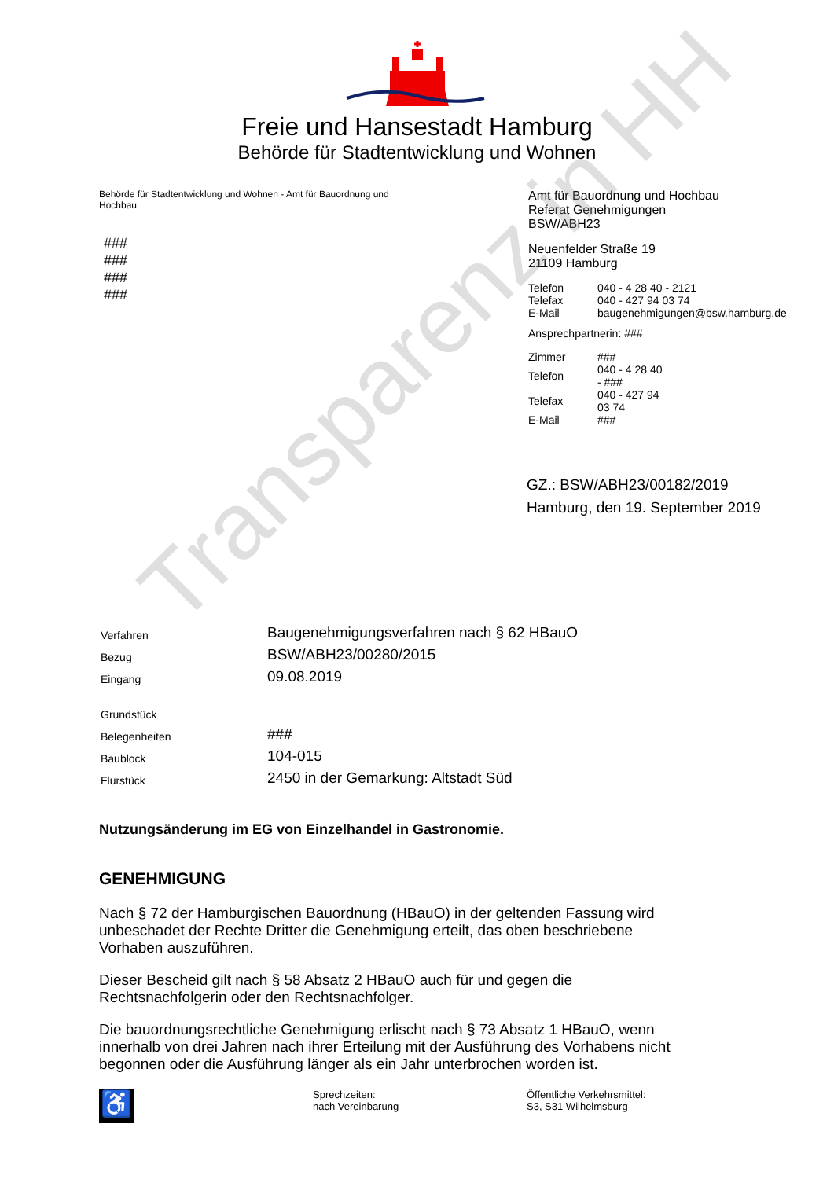Transparenz in HH
Freie und Hansestadt Hamburg
Behörde für Stadtentwicklung und Wohnen
Behörde für Stadtentwicklung und Wohnen - Amt für Bauordnung und Hochbau
###
###
###
###
Amt für Bauordnung und Hochbau
Referat Genehmigungen
BSW/ABH23
Neuenfelder Straße 19
21109 Hamburg
| Telefon | 040 - 4 28 40 - 2121 |
| Telefax | 040 - 427 94 03 74 |
| E-Mail | baugenehmigungen@bsw.hamburg.de |
Ansprechpartnerin: ###
| Zimmer | ### |
| Telefon | 040 - 4 28 40 - ### |
| Telefax | 040 - 427 94 03 74 |
| E-Mail | ### |
GZ.: BSW/ABH23/00182/2019
Hamburg, den 19. September 2019
| Verfahren | Baugenehmigungsverfahren nach § 62 HBauO |
| Bezug | BSW/ABH23/00280/2015 |
| Eingang | 09.08.2019 |
| Grundstück | |
| Belegenheiten | ### |
| Baublock | 104-015 |
| Flurstück | 2450 in der Gemarkung: Altstadt Süd |
Nutzungsänderung im EG von Einzelhandel in Gastronomie.
GENEHMIGUNG
Nach § 72 der Hamburgischen Bauordnung (HBauO) in der geltenden Fassung wird unbeschadet der Rechte Dritter die Genehmigung erteilt, das oben beschriebene Vorhaben auszuführen.
Dieser Bescheid gilt nach § 58 Absatz 2 HBauO auch für und gegen die Rechtsnachfolgerin oder den Rechtsnachfolger.
Die bauordnungsrechtliche Genehmigung erlischt nach § 73 Absatz 1 HBauO, wenn innerhalb von drei Jahren nach ihrer Erteilung mit der Ausführung des Vorhabens nicht begonnen oder die Ausführung länger als ein Jahr unterbrochen worden ist.
♿
Sprechzeiten:
nach Vereinbarung
Öffentliche Verkehrsmittel:
S3, S31 Wilhelmsburg